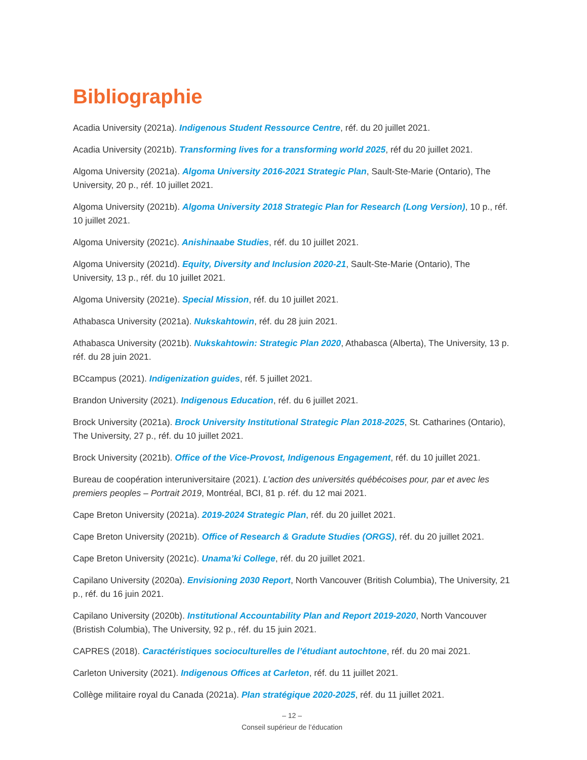Bibliographie
Acadia University (2021a). Indigenous Student Ressource Centre, réf. du 20 juillet 2021.
Acadia University (2021b). Transforming lives for a transforming world 2025, réf du 20 juillet 2021.
Algoma University (2021a). Algoma University 2016-2021 Strategic Plan, Sault-Ste-Marie (Ontario), The University, 20 p., réf. 10 juillet 2021.
Algoma University (2021b). Algoma University 2018 Strategic Plan for Research (Long Version), 10 p., réf. 10 juillet 2021.
Algoma University (2021c). Anishinaabe Studies, réf. du 10 juillet 2021.
Algoma University (2021d). Equity, Diversity and Inclusion 2020-21, Sault-Ste-Marie (Ontario), The University, 13 p., réf. du 10 juillet 2021.
Algoma University (2021e). Special Mission, réf. du 10 juillet 2021.
Athabasca University (2021a). Nukskahtowin, réf. du 28 juin 2021.
Athabasca University (2021b). Nukskahtowin: Strategic Plan 2020, Athabasca (Alberta), The University, 13 p. réf. du 28 juin 2021.
BCcampus (2021). Indigenization guides, réf. 5 juillet 2021.
Brandon University (2021). Indigenous Education, réf. du 6 juillet 2021.
Brock University (2021a). Brock University Institutional Strategic Plan 2018-2025, St. Catharines (Ontario), The University, 27 p., réf. du 10 juillet 2021.
Brock University (2021b). Office of the Vice-Provost, Indigenous Engagement, réf. du 10 juillet 2021.
Bureau de coopération interuniversitaire (2021). L’action des universités québécoises pour, par et avec les premiers peoples – Portrait 2019, Montréal, BCI, 81 p. réf. du 12 mai 2021.
Cape Breton University (2021a). 2019-2024 Strategic Plan, réf. du 20 juillet 2021.
Cape Breton University (2021b). Office of Research & Gradute Studies (ORGS), réf. du 20 juillet 2021.
Cape Breton University (2021c). Unama’ki College, réf. du 20 juillet 2021.
Capilano University (2020a). Envisioning 2030 Report, North Vancouver (British Columbia), The University, 21 p., réf. du 16 juin 2021.
Capilano University (2020b). Institutional Accountability Plan and Report 2019-2020, North Vancouver (Bristish Columbia), The University, 92 p., réf. du 15 juin 2021.
CAPRES (2018). Caractéristiques socioculturelles de l’étudiant autochtone, réf. du 20 mai 2021.
Carleton University (2021). Indigenous Offices at Carleton, réf. du 11 juillet 2021.
Collège militaire royal du Canada (2021a). Plan stratégique 2020-2025, réf. du 11 juillet 2021.
– 12 –
Conseil supérieur de l’éducation